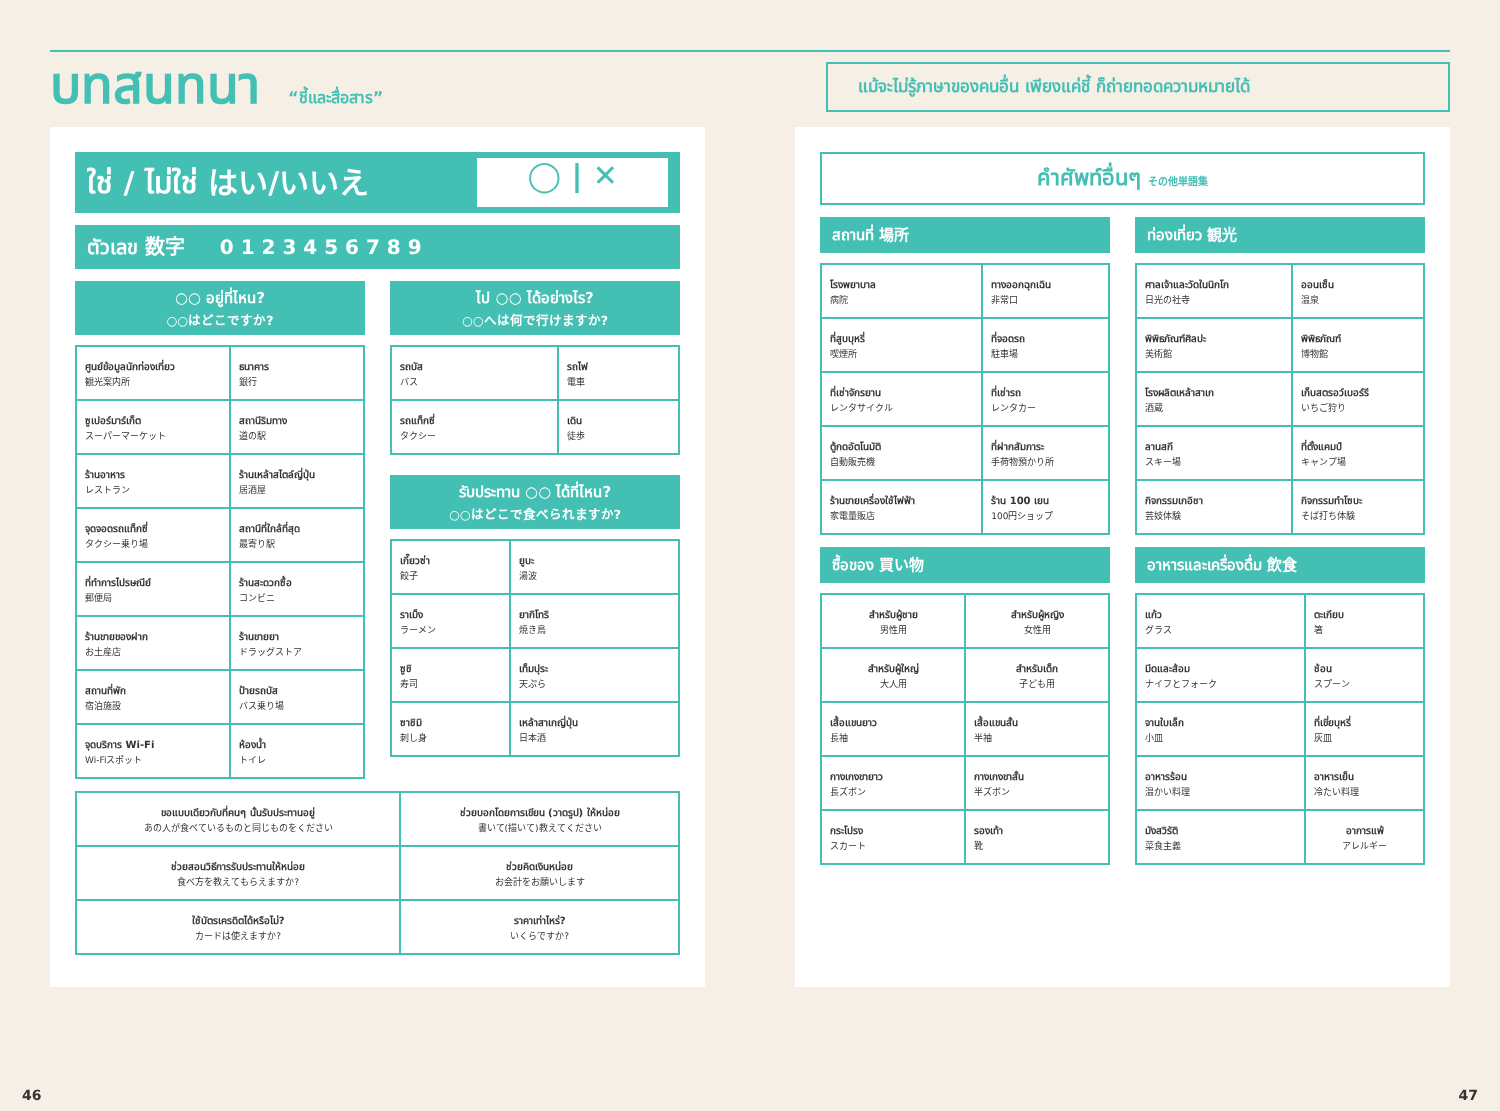บทสนทนา “ชี้และสื่อสาร”
แม้จะไม่รู้ภาษาของคนอื่น เพียงแค่ชี้ ก็ถ่ายทอดความหมายได้
ใช่ / ไม่ใช่ はい/いいえ ◯ | ✕
ตัวเลข 数字 0 1 2 3 4 5 6 7 8 9
○○ อยู่ที่ไหน?
○○はどこですか?
| ศูนย์ข้อมูลนักท่องเที่ยว 観光案内所 | ธนาคาร 銀行 |
| ซูเปอร์มาร์เก็ต スーパーマーケット | สถานีริมทาง 道の駅 |
| ร้านอาหาร レストラン | ร้านเหล้าสไตล์ญี่ปุ่น 居酒屋 |
| จุดจอดรถแท็กซี่ タクシー乗り場 | สถานีที่ใกล้ที่สุด 最寄り駅 |
| ที่ทำการไปรษณีย์ 郵便局 | ร้านสะดวกซื้อ コンビニ |
| ร้านขายของฝาก お土産店 | ร้านขายยา ドラッグストア |
| สถานที่พัก 宿泊施設 | ป้ายรถบัส バス乗り場 |
| จุดบริการ Wi-Fi Wi-Fiスポット | ห้องน้ำ トイレ |
ไป ○○ ได้อย่างไร?
○○へは何で行けますか?
| รถบัส バス | รถไฟ 電車 |
| รถแท็กซี่ タクシー | เดิน 徒歩 |
รับประทาน ○○ ได้ที่ไหน?
○○はどこで食べられますか?
| เกี๊ยวซ่า 餃子 | ยูบะ 湯波 |
| ราเม็ง ラーメン | ยากิโทริ 焼き鳥 |
| ซูชิ 寿司 | เท็มปุระ 天ぷら |
| ซาชิมิ 刺し身 | เหล้าสาเกญี่ปุ่น 日本酒 |
| ขอแบบเดียวกับที่คนๆ นั้นรับประทานอยู่ あの人が食べているものと同じものをください | ช่วยบอกโดยการเขียน (วาดรูป) ให้หน่อย 書いて(描いて)教えてください |
| ช่วยสอนวิธีการรับประทานให้หน่อย 食べ方を教えてもらえますか? | ช่วยคิดเงินหน่อย お会計をお願いします |
| ใช้บัตรเครดิตได้หรือไม่? カードは使えますか? | ราคาเท่าไหร่? いくらですか? |
คำศัพท์อื่นๆ その他単語集
สถานที่ 場所
| โรงพยาบาล 病院 | ทางออกฉุกเฉิน 非常口 |
| ที่สูบบุหรี่ 喫煙所 | ที่จอดรถ 駐車場 |
| ที่เช่าจักรยาน レンタサイクル | ที่เช่ารถ レンタカー |
| ตู้กดอัตโนมัติ 自動販売機 | ที่ฝากสัมภาระ 手荷物預かり所 |
| ร้านขายเครื่องใช้ไฟฟ้า 家電量販店 | ร้าน 100 เยน 100円ショップ |
ซื้อของ 買い物
| สำหรับผู้ชาย 男性用 | สำหรับผู้หญิง 女性用 |
| สำหรับผู้ใหญ่ 大人用 | สำหรับเด็ก 子ども用 |
| เสื้อแขนยาว 長袖 | เสื้อแขนสั้น 半袖 |
| กางเกงขายาว 長ズボン | กางเกงขาสั้น 半ズボン |
| กระโปรง スカート | รองเท้า 靴 |
ท่องเที่ยว 観光
| ศาลเจ้าและวัดในนิกโก 日光の社寺 | ออนเซ็น 温泉 |
| พิพิธภัณฑ์ศิลปะ 美術館 | พิพิธภัณฑ์ 博物館 |
| โรงผลิตเหล้าสาเก 酒蔵 | เก็บสตรอว์เบอร์รี いちご狩り |
| ลานสกี スキー場 | ที่ตั้งแคมป์ キャンプ場 |
| กิจกรรมเกอิชา 芸妓体験 | กิจกรรมทำโซบะ そば打ち体験 |
อาหารและเครื่องดื่ม 飲食
| แก้ว グラス | ตะเกียบ 箸 |
| มีดและส้อม ナイフとフォーク | ช้อน スプーン |
| จานใบเล็ก 小皿 | ที่เขี่ยบุหรี่ 灰皿 |
| อาหารร้อน 温かい料理 | อาหารเย็น 冷たい料理 |
| มังสวิรัติ 菜食主義 | อาการแพ้ アレルギー |
46 47